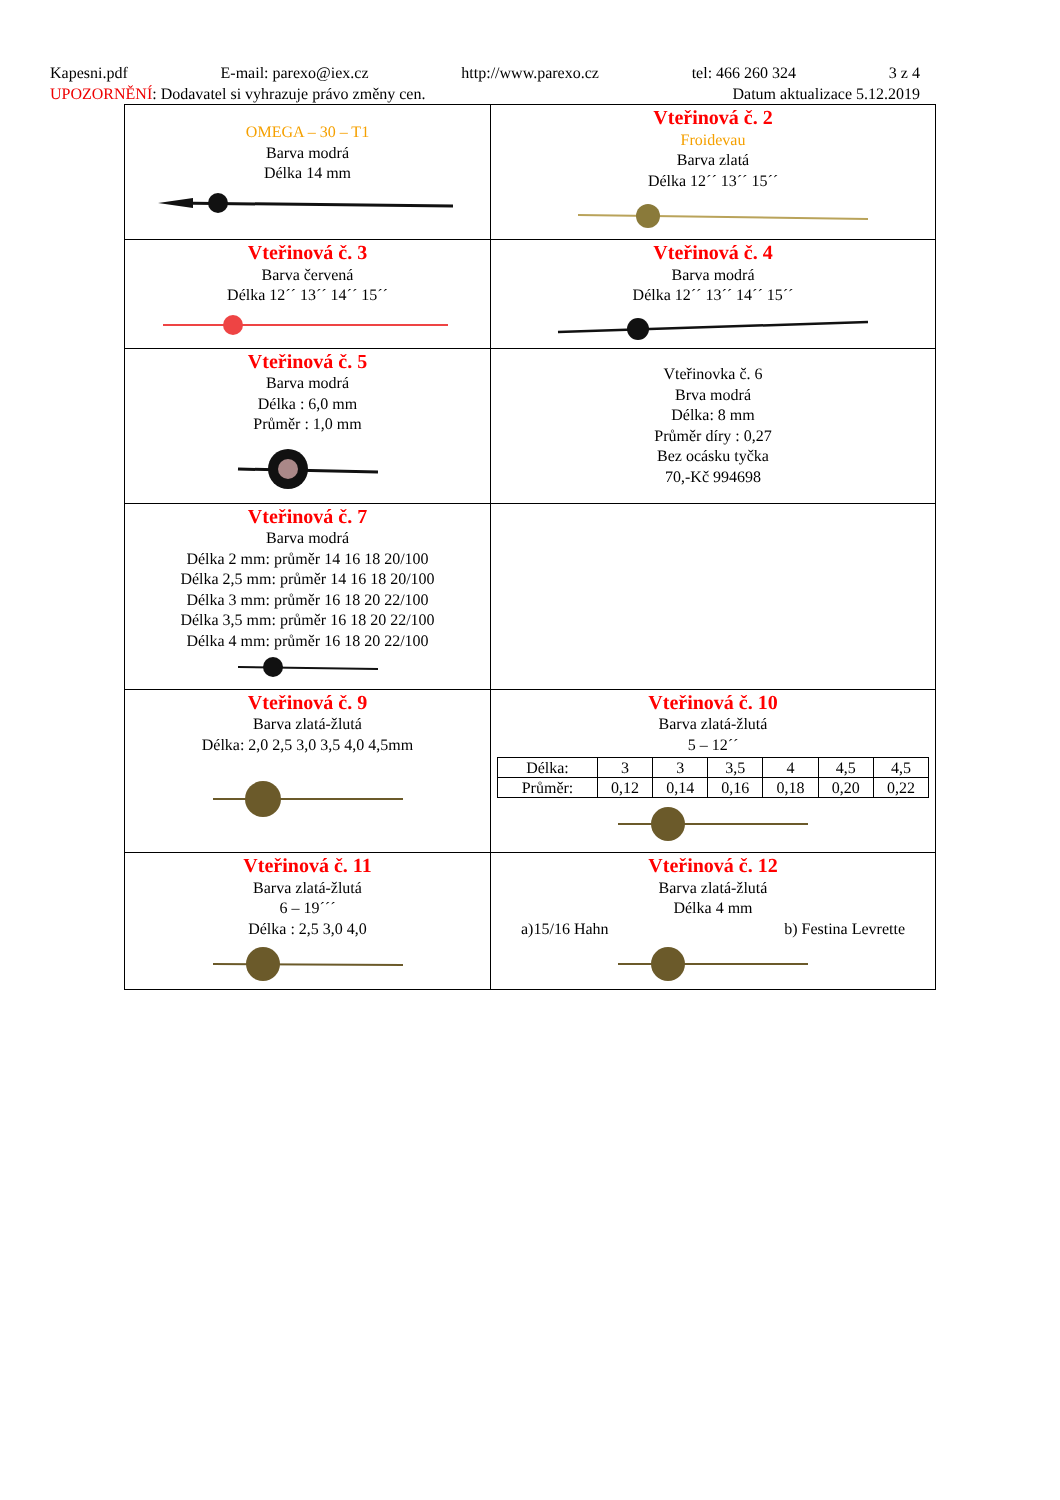Kapesni.pdf E-mail: parexo@iex.cz http://www.parexo.cz tel: 466 260 324 3 z 4
UPOZORNĚNÍ: Dodavatel si vyhrazuje právo změny cen. Datum aktualizace 5.12.2019
| OMEGA – 30 – T1 Barva modrá Délka 14 mm | Vteřinová č. 2 Froidevau Barva zlatá Délka 12´´ 13´´ 15´´ |
| Vteřinová č. 3 Barva červená Délka 12´´ 13´´ 14´´ 15´´ | Vteřinová č. 4 Barva modrá Délka 12´´ 13´´ 14´´ 15´´ |
| Vteřinová č. 5 Barva modrá Délka : 6,0 mm Průměr : 1,0 mm | Vteřinovka č. 6 Brva modrá Délka: 8 mm Průměr díry : 0,27 Bez ocásku tyčka 70,-Kč 994698 |
| Vteřinová č. 7 Barva modrá Délka 2 mm: průměr 14 16 18 20/100 Délka 2,5 mm: průměr 14 16 18 20/100 Délka 3 mm: průměr 16 18 20 22/100 Délka 3,5 mm: průměr 16 18 20 22/100 Délka 4 mm: průměr 16 18 20 22/100 | |
| Vteřinová č. 9 Barva zlatá-žlutá Délka: 2,0 2,5 3,0 3,5 4,0 4,5mm | Vteřinová č. 10 Barva zlatá-žlutá 5 – 12´´ / Délka: / 3 / 3 / 3,5 / 4 / 4,5 / 4,5 / / Průměr: / 0,12 / 0,14 / 0,16 / 0,18 / 0,20 / 0,22 / |
| Vteřinová č. 11 Barva zlatá-žlutá 6 – 19´´´ Délka : 2,5 3,0 4,0 | Vteřinová č. 12 Barva zlatá-žlutá Délka 4 mm a)15/16 Hahn b) Festina Levrette |